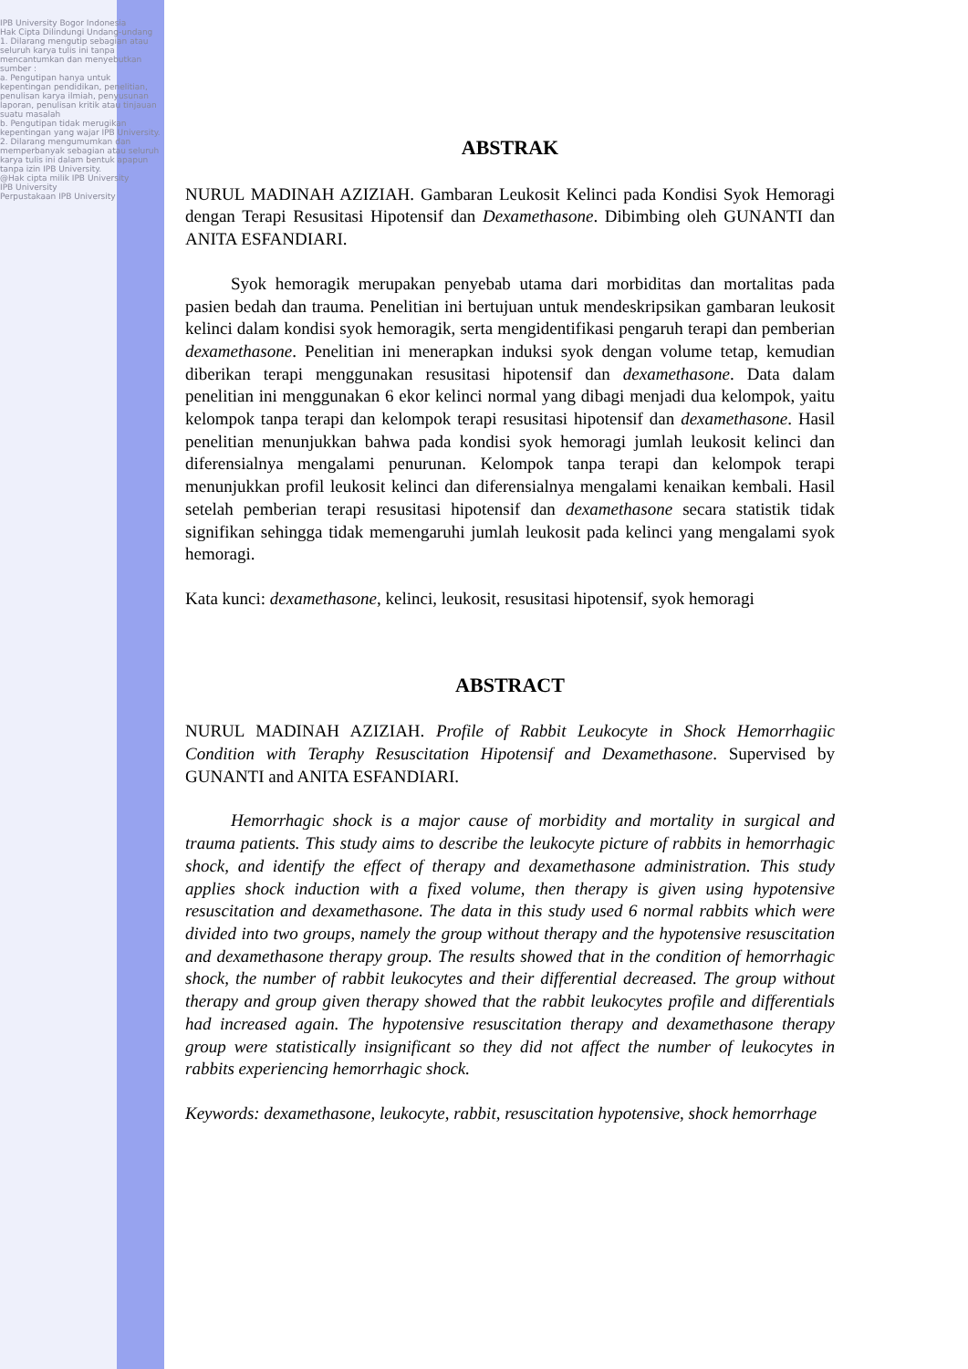IPB University Bogor Indonesia
Hak Cipta Dilindungi Undang-undang
1. Dilarang mengutip sebagian atau seluruh karya tulis ini tanpa mencantumkan dan menyebutkan sumber :
a. Pengutipan hanya untuk kepentingan pendidikan, penelitian, penulisan karya ilmiah, penyusunan laporan, penulisan kritik atau tinjauan suatu masalah
b. Pengutipan tidak merugikan kepentingan yang wajar IPB University.
2. Dilarang mengumumkan dan memperbanyak sebagian atau seluruh karya tulis ini dalam bentuk apapun tanpa izin IPB University.
@Hak cipta milik IPB University
IPB University
Perpustakaan IPB University
ABSTRAK
NURUL MADINAH AZIZIAH. Gambaran Leukosit Kelinci pada Kondisi Syok Hemoragi dengan Terapi Resusitasi Hipotensif dan Dexamethasone. Dibimbing oleh GUNANTI dan ANITA ESFANDIARI.
Syok hemoragik merupakan penyebab utama dari morbiditas dan mortalitas pada pasien bedah dan trauma. Penelitian ini bertujuan untuk mendeskripsikan gambaran leukosit kelinci dalam kondisi syok hemoragik, serta mengidentifikasi pengaruh terapi dan pemberian dexamethasone. Penelitian ini menerapkan induksi syok dengan volume tetap, kemudian diberikan terapi menggunakan resusitasi hipotensif dan dexamethasone. Data dalam penelitian ini menggunakan 6 ekor kelinci normal yang dibagi menjadi dua kelompok, yaitu kelompok tanpa terapi dan kelompok terapi resusitasi hipotensif dan dexamethasone. Hasil penelitian menunjukkan bahwa pada kondisi syok hemoragi jumlah leukosit kelinci dan diferensialnya mengalami penurunan. Kelompok tanpa terapi dan kelompok terapi menunjukkan profil leukosit kelinci dan diferensialnya mengalami kenaikan kembali. Hasil setelah pemberian terapi resusitasi hipotensif dan dexamethasone secara statistik tidak signifikan sehingga tidak memengaruhi jumlah leukosit pada kelinci yang mengalami syok hemoragi.
Kata kunci: dexamethasone, kelinci, leukosit, resusitasi hipotensif, syok hemoragi
ABSTRACT
NURUL MADINAH AZIZIAH. Profile of Rabbit Leukocyte in Shock Hemorrhagiic Condition with Teraphy Resuscitation Hipotensif and Dexamethasone. Supervised by GUNANTI and ANITA ESFANDIARI.
Hemorrhagic shock is a major cause of morbidity and mortality in surgical and trauma patients. This study aims to describe the leukocyte picture of rabbits in hemorrhagic shock, and identify the effect of therapy and dexamethasone administration. This study applies shock induction with a fixed volume, then therapy is given using hypotensive resuscitation and dexamethasone. The data in this study used 6 normal rabbits which were divided into two groups, namely the group without therapy and the hypotensive resuscitation and dexamethasone therapy group. The results showed that in the condition of hemorrhagic shock, the number of rabbit leukocytes and their differential decreased. The group without therapy and group given therapy showed that the rabbit leukocytes profile and differentials had increased again. The hypotensive resuscitation therapy and dexamethasone therapy group were statistically insignificant so they did not affect the number of leukocytes in rabbits experiencing hemorrhagic shock.
Keywords: dexamethasone, leukocyte, rabbit, resuscitation hypotensive, shock hemorrhage